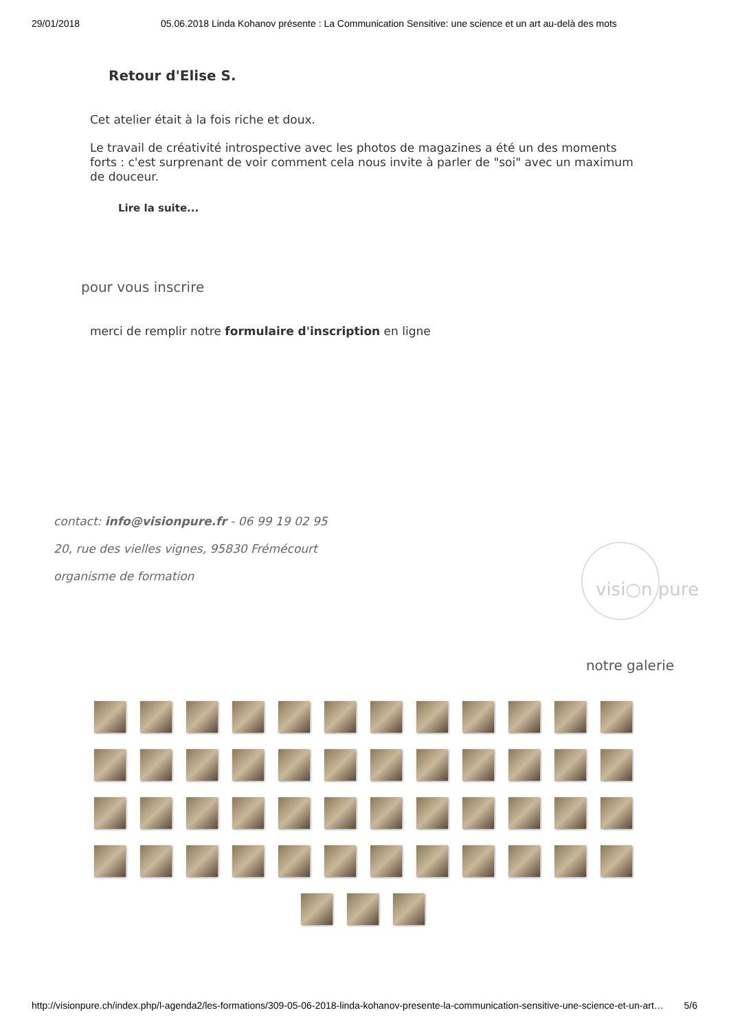29/01/2018 05.06.2018 Linda Kohanov présente : La Communication Sensitive: une science et un art au-delà des mots
Retour d'Elise S.
Cet atelier était à la fois riche et doux.
Le travail de créativité introspective avec les photos de magazines a été un des moments forts : c'est surprenant de voir comment cela nous invite à parler de "soi" avec un maximum de douceur.
Lire la suite...
pour vous inscrire
merci de remplir notre formulaire d'inscription en ligne
contact: info@visionpure.fr - 06 99 19 02 95
20, rue des vielles vignes, 95830 Frémécourt
organisme de formation
visi○n pure
notre galerie
http://visionpure.ch/index.php/l-agenda2/les-formations/309-05-06-2018-linda-kohanov-presente-la-communication-sensitive-une-science-et-un-art… 5/6